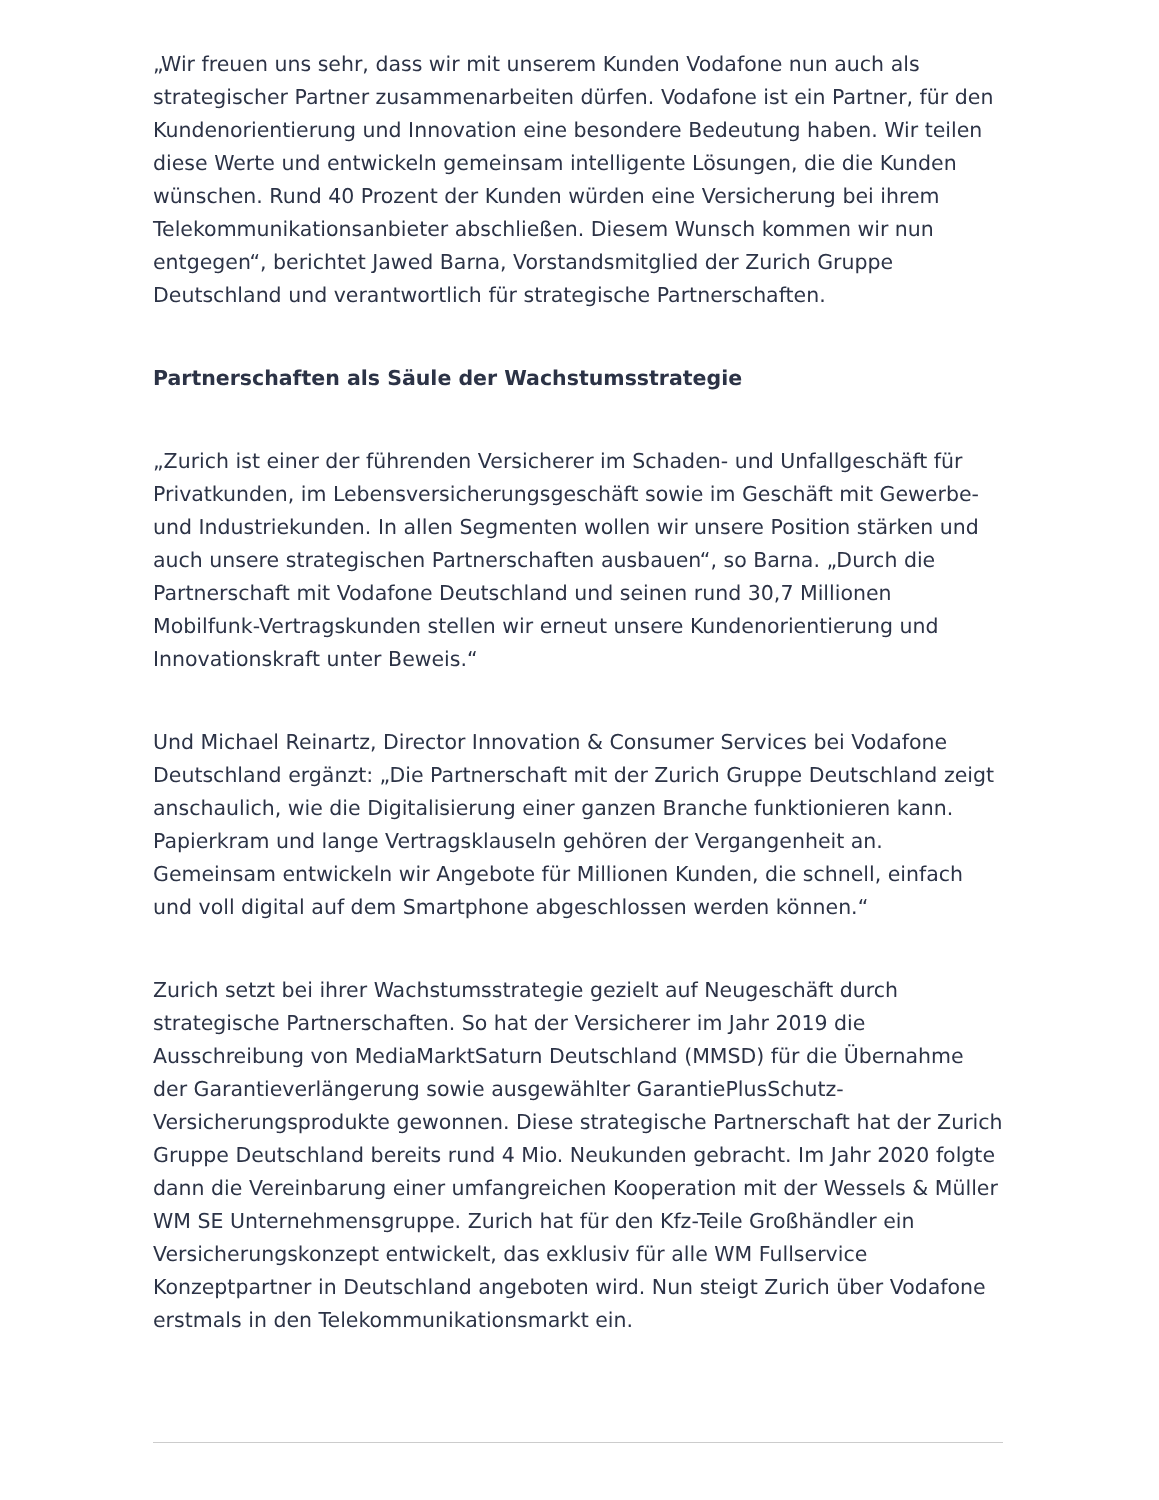„Wir freuen uns sehr, dass wir mit unserem Kunden Vodafone nun auch als strategischer Partner zusammenarbeiten dürfen. Vodafone ist ein Partner, für den Kundenorientierung und Innovation eine besondere Bedeutung haben. Wir teilen diese Werte und entwickeln gemeinsam intelligente Lösungen, die die Kunden wünschen. Rund 40 Prozent der Kunden würden eine Versicherung bei ihrem Telekommunikationsanbieter abschließen. Diesem Wunsch kommen wir nun entgegen“, berichtet Jawed Barna, Vorstandsmitglied der Zurich Gruppe Deutschland und verantwortlich für strategische Partnerschaften.
Partnerschaften als Säule der Wachstumsstrategie
„Zurich ist einer der führenden Versicherer im Schaden- und Unfallgeschäft für Privatkunden, im Lebensversicherungsgeschäft sowie im Geschäft mit Gewerbe- und Industriekunden. In allen Segmenten wollen wir unsere Position stärken und auch unsere strategischen Partnerschaften ausbauen“, so Barna. „Durch die Partnerschaft mit Vodafone Deutschland und seinen rund 30,7 Millionen Mobilfunk-Vertragskunden stellen wir erneut unsere Kundenorientierung und Innovationskraft unter Beweis.“
Und Michael Reinartz, Director Innovation & Consumer Services bei Vodafone Deutschland ergänzt: „Die Partnerschaft mit der Zurich Gruppe Deutschland zeigt anschaulich, wie die Digitalisierung einer ganzen Branche funktionieren kann. Papierkram und lange Vertragsklauseln gehören der Vergangenheit an. Gemeinsam entwickeln wir Angebote für Millionen Kunden, die schnell, einfach und voll digital auf dem Smartphone abgeschlossen werden können.“
Zurich setzt bei ihrer Wachstumsstrategie gezielt auf Neugeschäft durch strategische Partnerschaften. So hat der Versicherer im Jahr 2019 die Ausschreibung von MediaMarktSaturn Deutschland (MMSD) für die Übernahme der Garantieverlängerung sowie ausgewählter GarantiePlusSchutz-Versicherungsprodukte gewonnen. Diese strategische Partnerschaft hat der Zurich Gruppe Deutschland bereits rund 4 Mio. Neukunden gebracht. Im Jahr 2020 folgte dann die Vereinbarung einer umfangreichen Kooperation mit der Wessels & Müller WM SE Unternehmensgruppe. Zurich hat für den Kfz-Teile Großhändler ein Versicherungskonzept entwickelt, das exklusiv für alle WM Fullservice Konzeptpartner in Deutschland angeboten wird. Nun steigt Zurich über Vodafone erstmals in den Telekommunikationsmarkt ein.